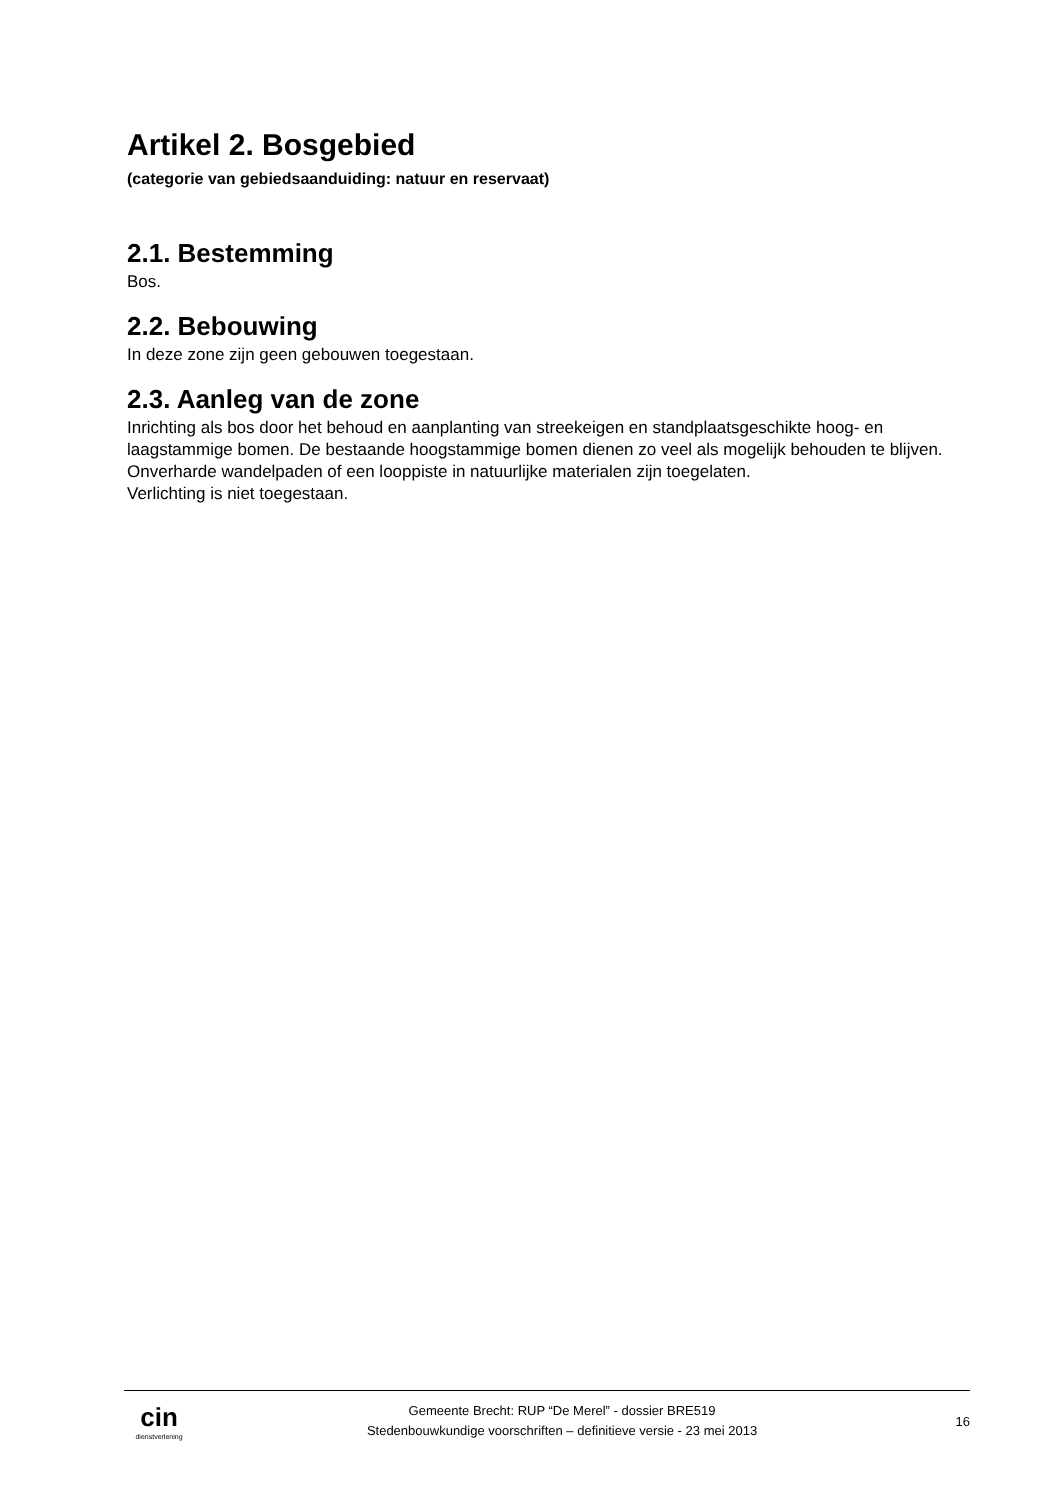Artikel 2. Bosgebied
(categorie van gebiedsaanduiding: natuur en reservaat)
2.1. Bestemming
Bos.
2.2. Bebouwing
In deze zone zijn geen gebouwen toegestaan.
2.3. Aanleg van de zone
Inrichting als bos door het behoud en aanplanting van streekeigen en standplaatsgeschikte hoog- en laagstammige bomen. De bestaande hoogstammige bomen dienen zo veel als mogelijk behouden te blijven.
Onverharde wandelpaden of een looppiste in natuurlijke materialen zijn toegelaten.
Verlichting is niet toegestaan.
cin
dienstverlening
Gemeente Brecht: RUP “De Merel” - dossier BRE519
Stedenbouwkundige voorschriften – definitieve versie - 23 mei 2013
16